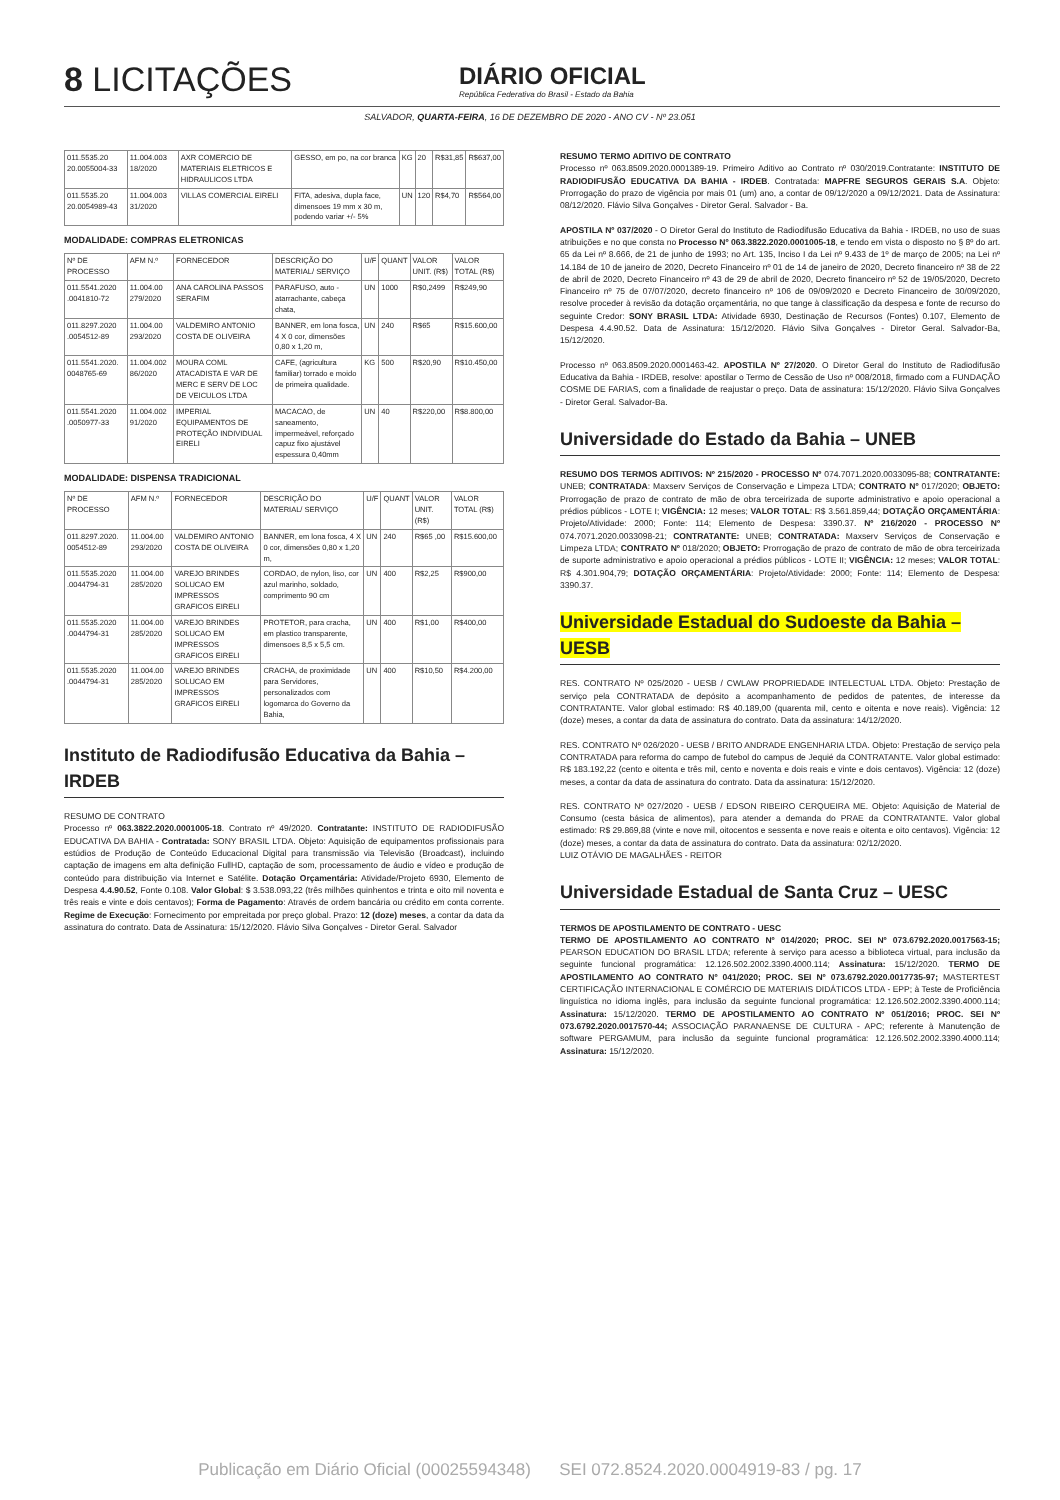8 LICITAÇÕES
DIÁRIO OFICIAL
República Federativa do Brasil - Estado da Bahia
SALVADOR, QUARTA-FEIRA, 16 DE DEZEMBRO DE 2020 - ANO CV - Nº 23.051
| 011.5535.20 20.0055004-33 | 11.004.003 18/2020 | AXR COMERCIO DE MATERIAIS ELETRICOS E HIDRAULICOS LTDA | GESSO, em po, na cor branca | KG | 20 | R$31,85 | R$637,00 |
| 011.5535.20 20.0054989-43 | 11.004.003 31/2020 | VILLAS COMERCIAL EIRELI | FITA, adesiva, dupla face, dimensoes 19 mm x 30 m, podendo variar +/- 5% | UN | 120 | R$4,70 | R$564,00 |
MODALIDADE: COMPRAS ELETRONICAS
| Nº DE PROCESSO | AFM N.º | FORNECEDOR | DESCRIÇÃO DO MATERIAL/ SERVIÇO | U/F | QUANT | VALOR UNIT. (R$) | VALOR TOTAL (R$) |
| --- | --- | --- | --- | --- | --- | --- | --- |
| 011.5541.2020 .0041810-72 | 11.004.00 279/2020 | ANA CAROLINA PASSOS SERAFIM | PARAFUSO, auto -atarrachante, cabeça chata, | UN | 1000 | R$0,2499 | R$249,90 |
| 011.8297.2020 .0054512-89 | 11.004.00 293/2020 | VALDEMIRO ANTONIO COSTA DE OLIVEIRA | BANNER, em lona fosca, 4 X 0 cor, dimensões 0,80 x 1,20 m, | UN | 240 | R$65 | R$15.600,00 |
| 011.5541.2020. 0048765-69 | 11.004.002 86/2020 | MOURA COML ATACADISTA E VAR DE MERC E SERV DE LOC DE VEICULOS LTDA | CAFE, (agricultura familiar) torrado e moido de primeira qualidade. | KG | 500 | R$20,90 | R$10.450,00 |
| 011.5541.2020 .0050977-33 | 11.004.002 91/2020 | IMPERIAL EQUIPAMENTOS DE PROTEÇÃO INDIVIDUAL EIRELI | MACACAO, de saneamento, impermeável, reforçado capuz fixo ajustável espessura 0,40mm | UN | 40 | R$220,00 | R$8.800,00 |
MODALIDADE: DISPENSA TRADICIONAL
| Nº DE PROCESSO | AFM N.º | FORNECEDOR | DESCRIÇÃO DO MATERIAL/ SERVIÇO | U/F | QUANT | VALOR UNIT. (R$) | VALOR TOTAL (R$) |
| --- | --- | --- | --- | --- | --- | --- | --- |
| 011.8297.2020. 0054512-89 | 11.004.00 293/2020 | VALDEMIRO ANTONIO COSTA DE OLIVEIRA | BANNER, em lona fosca, 4 X 0 cor, dimensões 0,80 x 1,20 m, | UN | 240 | R$65 ,00 | R$15.600,00 |
| 011.5535.2020 .0044794-31 | 11.004.00 285/2020 | VAREJO BRINDES SOLUCAO EM IMPRESSOS GRAFICOS EIRELI | CORDAO, de nylon, liso, cor azul marinho, soldado, comprimento 90 cm | UN | 400 | R$2,25 | R$900,00 |
| 011.5535.2020 .0044794-31 | 11.004.00 285/2020 | VAREJO BRINDES SOLUCAO EM IMPRESSOS GRAFICOS EIRELI | PROTETOR, para cracha, em plastico transparente, dimensoes 8,5 x 5,5 cm. | UN | 400 | R$1,00 | R$400,00 |
| 011.5535.2020 .0044794-31 | 11.004.00 285/2020 | VAREJO BRINDES SOLUCAO EM IMPRESSOS GRAFICOS EIRELI | CRACHA, de proximidade para Servidores, personalizados com logomarca do Governo da Bahia, | UN | 400 | R$10,50 | R$4.200,00 |
Instituto de Radiodifusão Educativa da Bahia – IRDEB
RESUMO DE CONTRATO
Processo nº 063.3822.2020.0001005-18. Contrato nº 49/2020. Contratante: INSTITUTO DE RADIODIFUSÃO EDUCATIVA DA BAHIA - Contratada: SONY BRASIL LTDA. Objeto: Aquisição de equipamentos profissionais para estúdios de Produção de Conteúdo Educacional Digital para transmissão via Televisão (Broadcast), incluindo captação de imagens em alta definição FullHD, captação de som, processamento de áudio e vídeo e produção de conteúdo para distribuição via Internet e Satélite. Dotação Orçamentária: Atividade/Projeto 6930, Elemento de Despesa 4.4.90.52, Fonte 0.108. Valor Global: $ 3.538.093,22 (três milhões quinhentos e trinta e oito mil noventa e três reais e vinte e dois centavos); Forma de Pagamento: Através de ordem bancária ou crédito em conta corrente. Regime de Execução: Fornecimento por empreitada por preço global. Prazo: 12 (doze) meses, a contar da data da assinatura do contrato. Data de Assinatura: 15/12/2020. Flávio Silva Gonçalves - Diretor Geral. Salvador
RESUMO TERMO ADITIVO DE CONTRATO
Processo nº 063.8509.2020.0001389-19. Primeiro Aditivo ao Contrato nº 030/2019.Contratante: INSTITUTO DE RADIODIFUSÃO EDUCATIVA DA BAHIA - IRDEB. Contratada: MAPFRE SEGUROS GERAIS S.A. Objeto: Prorrogação do prazo de vigência por mais 01 (um) ano, a contar de 09/12/2020 a 09/12/2021. Data de Assinatura: 08/12/2020. Flávio Silva Gonçalves - Diretor Geral. Salvador - Ba.
APOSTILA Nº 037/2020 - O Diretor Geral do Instituto de Radiodifusão Educativa da Bahia - IRDEB, no uso de suas atribuições e no que consta no Processo Nº 063.3822.2020.0001005-18, e tendo em vista o disposto no § 8º do art. 65 da Lei nº 8.666, de 21 de junho de 1993; no Art. 135, Inciso I da Lei nº 9.433 de 1º de março de 2005; na Lei nº 14.184 de 10 de janeiro de 2020, Decreto Financeiro nº 01 de 14 de janeiro de 2020, Decreto financeiro nº 38 de 22 de abril de 2020, Decreto Financeiro nº 43 de 29 de abril de 2020, Decreto financeiro nº 52 de 19/05/2020, Decreto Financeiro nº 75 de 07/07/2020, decreto financeiro nº 106 de 09/09/2020 e Decreto Financeiro de 30/09/2020, resolve proceder à revisão da dotação orçamentária, no que tange à classificação da despesa e fonte de recurso do seguinte Credor: SONY BRASIL LTDA: Atividade 6930, Destinação de Recursos (Fontes) 0.107, Elemento de Despesa 4.4.90.52. Data de Assinatura: 15/12/2020. Flávio Silva Gonçalves - Diretor Geral. Salvador-Ba, 15/12/2020.
Processo nº 063.8509.2020.0001463-42. APOSTILA Nº 27/2020. O Diretor Geral do Instituto de Radiodifusão Educativa da Bahia - IRDEB, resolve: apostilar o Termo de Cessão de Uso nº 008/2018, firmado com a FUNDAÇÃO COSME DE FARIAS, com a finalidade de reajustar o preço. Data de assinatura: 15/12/2020. Flávio Silva Gonçalves - Diretor Geral. Salvador-Ba.
Universidade do Estado da Bahia – UNEB
RESUMO DOS TERMOS ADITIVOS: Nº 215/2020 - PROCESSO Nº 074.7071.2020.0033095-88; CONTRATANTE: UNEB; CONTRATADA: Maxserv Serviços de Conservação e Limpeza LTDA; CONTRATO Nº 017/2020; OBJETO: Prorrogação de prazo de contrato de mão de obra terceirizada de suporte administrativo e apoio operacional a prédios públicos - LOTE I; VIGÊNCIA: 12 meses; VALOR TOTAL: R$ 3.561.859,44; DOTAÇÃO ORÇAMENTÁRIA: Projeto/Atividade: 2000; Fonte: 114; Elemento de Despesa: 3390.37. Nº 216/2020 - PROCESSO Nº 074.7071.2020.0033098-21; CONTRATANTE: UNEB; CONTRATADA: Maxserv Serviços de Conservação e Limpeza LTDA; CONTRATO Nº 018/2020; OBJETO: Prorrogação de prazo de contrato de mão de obra terceirizada de suporte administrativo e apoio operacional a prédios públicos - LOTE II; VIGÊNCIA: 12 meses; VALOR TOTAL: R$ 4.301.904,79; DOTAÇÃO ORÇAMENTÁRIA: Projeto/Atividade: 2000; Fonte: 114; Elemento de Despesa: 3390.37.
Universidade Estadual do Sudoeste da Bahia – UESB
RES. CONTRATO Nº 025/2020 - UESB / CWLAW PROPRIEDADE INTELECTUAL LTDA. Objeto: Prestação de serviço pela CONTRATADA de depósito a acompanhamento de pedidos de patentes, de interesse da CONTRATANTE. Valor global estimado: R$ 40.189,00 (quarenta mil, cento e oitenta e nove reais). Vigência: 12 (doze) meses, a contar da data de assinatura do contrato. Data da assinatura: 14/12/2020.
RES. CONTRATO Nº 026/2020 - UESB / BRITO ANDRADE ENGENHARIA LTDA. Objeto: Prestação de serviço pela CONTRATADA para reforma do campo de futebol do campus de Jequié da CONTRATANTE. Valor global estimado: R$ 183.192,22 (cento e oitenta e três mil, cento e noventa e dois reais e vinte e dois centavos). Vigência: 12 (doze) meses, a contar da data de assinatura do contrato. Data da assinatura: 15/12/2020.
RES. CONTRATO Nº 027/2020 - UESB / EDSON RIBEIRO CERQUEIRA ME. Objeto: Aquisição de Material de Consumo (cesta básica de alimentos), para atender a demanda do PRAE da CONTRATANTE. Valor global estimado: R$ 29.869,88 (vinte e nove mil, oitocentos e sessenta e nove reais e oitenta e oito centavos). Vigência: 12 (doze) meses, a contar da data de assinatura do contrato. Data da assinatura: 02/12/2020.
LUIZ OTÁVIO DE MAGALHÃES - REITOR
Universidade Estadual de Santa Cruz – UESC
TERMOS DE APOSTILAMENTO DE CONTRATO - UESC
TERMO DE APOSTILAMENTO AO CONTRATO Nº 014/2020; PROC. SEI Nº 073.6792.2020.0017563-15; PEARSON EDUCATION DO BRASIL LTDA; referente à serviço para acesso a biblioteca virtual, para inclusão da seguinte funcional programática: 12.126.502.2002.3390.4000.114; Assinatura: 15/12/2020. TERMO DE APOSTILAMENTO AO CONTRATO Nº 041/2020; PROC. SEI Nº 073.6792.2020.0017735-97; MASTERTEST CERTIFICAÇÃO INTERNACIONAL E COMÉRCIO DE MATERIAIS DIDÁTICOS LTDA - EPP; à Teste de Proficiência linguística no idioma inglês, para inclusão da seguinte funcional programática: 12.126.502.2002.3390.4000.114; Assinatura: 15/12/2020. TERMO DE APOSTILAMENTO AO CONTRATO Nº 051/2016; PROC. SEI Nº 073.6792.2020.0017570-44; ASSOCIAÇÃO PARANAENSE DE CULTURA - APC; referente à Manutenção de software PERGAMUM, para inclusão da seguinte funcional programática: 12.126.502.2002.3390.4000.114; Assinatura: 15/12/2020.
Publicação em Diário Oficial (00025594348) SEI 072.8524.2020.0004919-83 / pg. 17